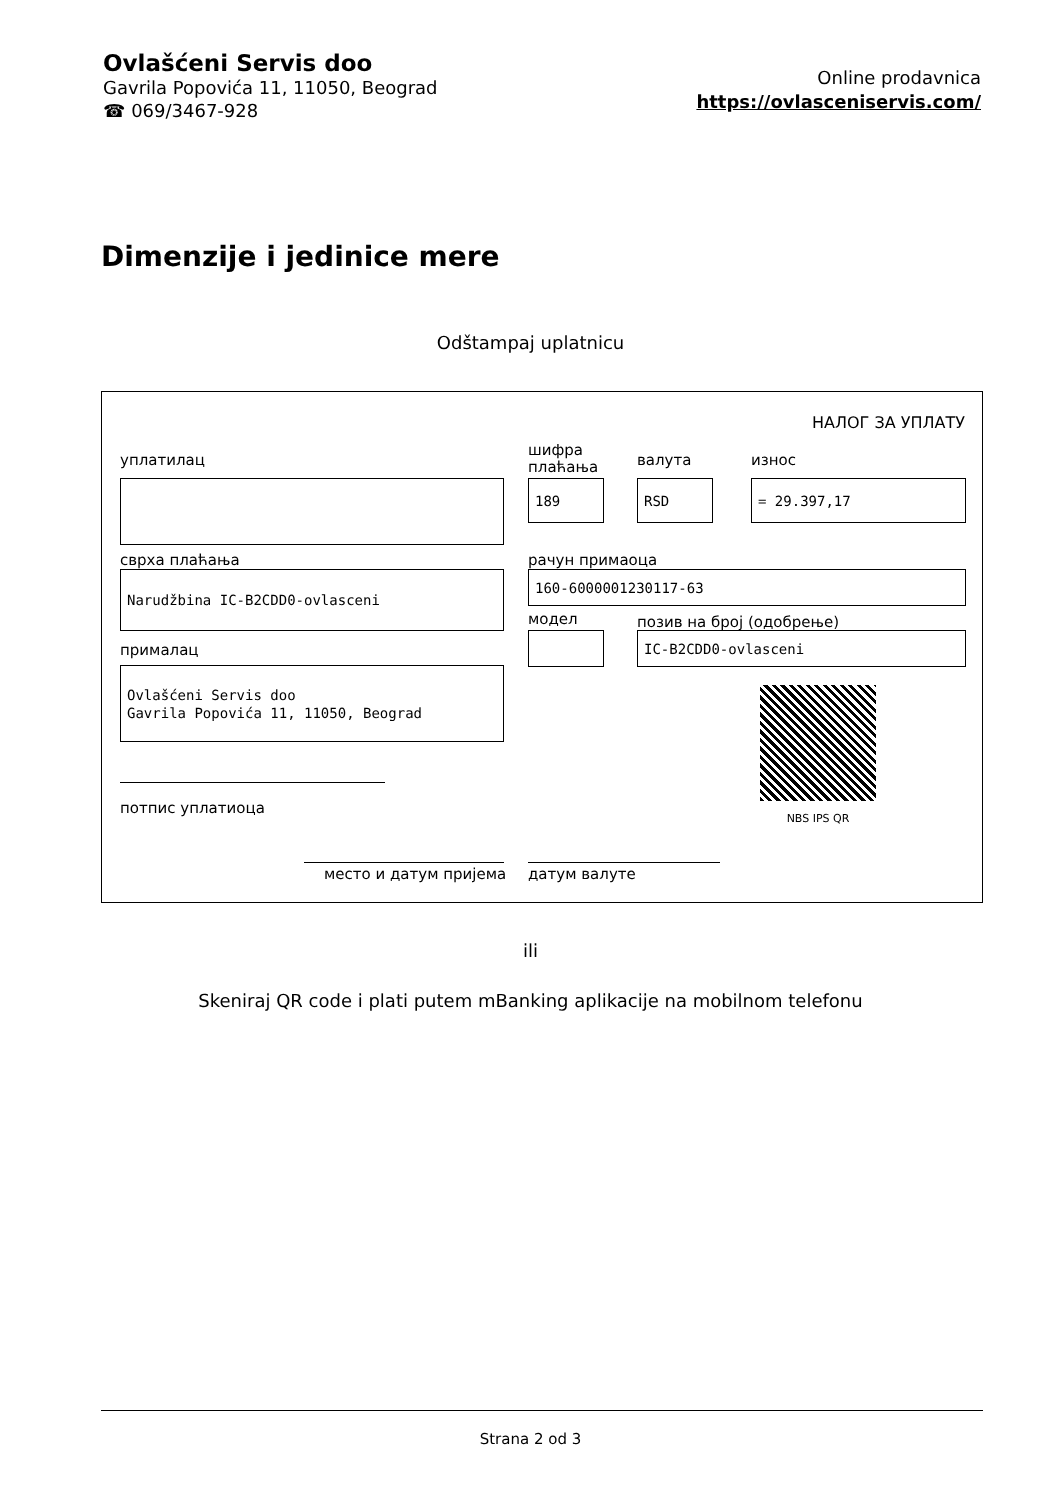Ovlašćeni Servis doo
Gavrila Popovića 11, 11050, Beograd
☎ 069/3467-928
Online prodavnica
https://ovlasceniservis.com/
Dimenzije i jedinice mere
Odštampaj uplatnicu
НАЛОГ ЗА УПЛАТУ
уплатилац
шифра
плаћања
валута износ
189 RSD = 29.397,17
сврха плаћања рачун примаоца
Narudžbina IC-B2CDD0-ovlasceni 160-6000001230117-63
модел позив на број (одобрење)
IC-B2CDD0-ovlasceni
прималац
Ovlašćeni Servis doo
Gavrila Popovića 11, 11050, Beograd
NBS IPS QR
потпис уплатиоца
место и датум пријема датум валуте
ili
Skeniraj QR code i plati putem mBanking aplikacije na mobilnom telefonu
Strana 2 od 3